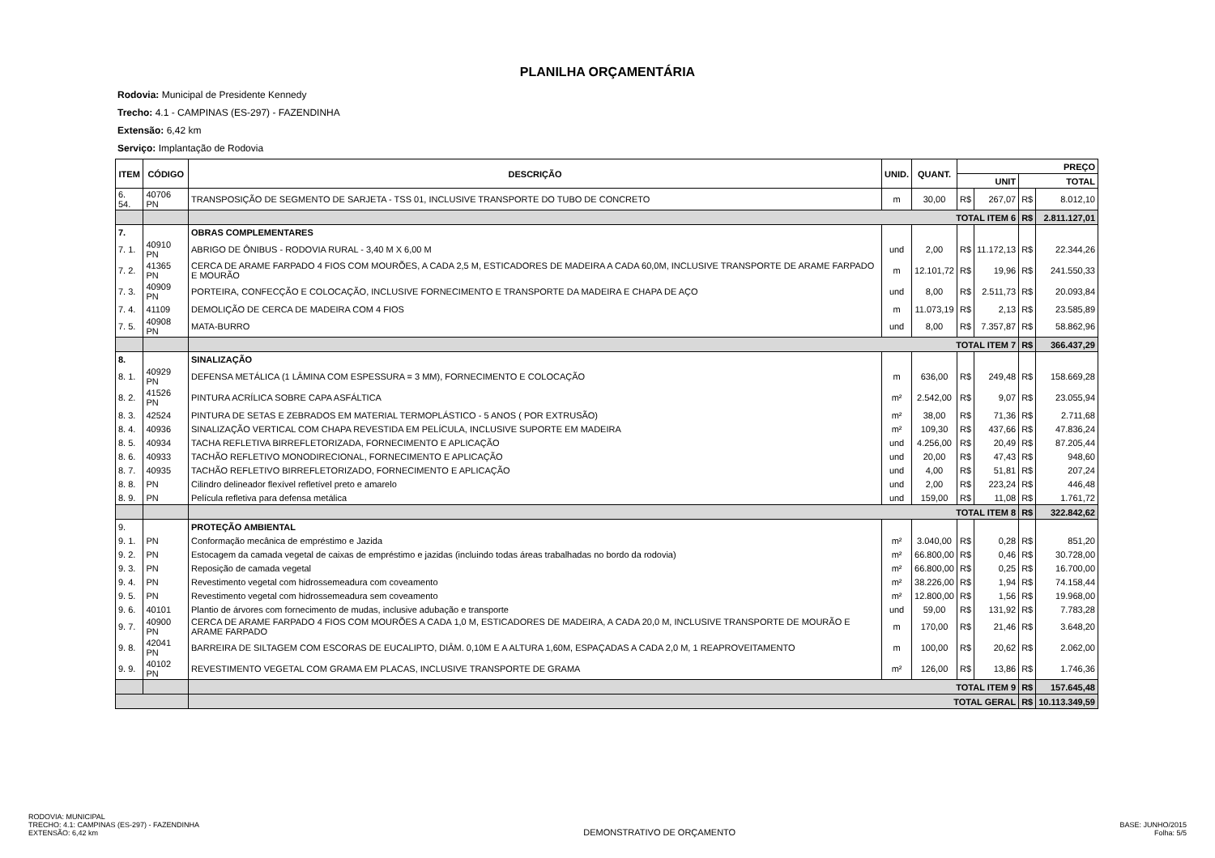PLANILHA ORÇAMENTÁRIA
Rodovia: Municipal de Presidente Kennedy
Trecho: 4.1 - CAMPINAS (ES-297) - FAZENDINHA
Extensão: 6,42 km
Serviço: Implantação de Rodovia
| ITEM | CÓDIGO | DESCRIÇÃO | UNID. | QUANT. | PREÇO | | | |
| --- | --- | --- | --- | --- | --- | --- | --- | --- |
| | | | | | UNIT | | TOTAL | |
| 6. 54. | 40706 PN | TRANSPOSIÇÃO DE SEGMENTO DE SARJETA - TSS 01, INCLUSIVE TRANSPORTE DO TUBO DE CONCRETO | m | 30,00 | R$ | 267,07 | R$ | 8.012,10 |
| | | TOTAL ITEM 6 | | | | | R$ | 2.811.127,01 |
| 7. | | OBRAS COMPLEMENTARES | | | | | | |
| 7. 1. | 40910 PN | ABRIGO DE ÔNIBUS - RODOVIA RURAL - 3,40 M X 6,00 M | und | 2,00 | R$ | 11.172,13 | R$ | 22.344,26 |
| 7. 2. | 41365 PN | CERCA DE ARAME FARPADO 4 FIOS COM MOURÕES, A CADA 2,5 M, ESTICADORES DE MADEIRA A CADA 60,0M, INCLUSIVE TRANSPORTE DE ARAME FARPADO E MOURÃO | m | 12.101,72 | R$ | 19,96 | R$ | 241.550,33 |
| 7. 3. | 40909 PN | PORTEIRA, CONFECÇÃO E COLOCAÇÃO, INCLUSIVE FORNECIMENTO E TRANSPORTE DA MADEIRA E CHAPA DE AÇO | und | 8,00 | R$ | 2.511,73 | R$ | 20.093,84 |
| 7. 4. | 41109 | DEMOLIÇÃO DE CERCA DE MADEIRA COM 4 FIOS | m | 11.073,19 | R$ | 2,13 | R$ | 23.585,89 |
| 7. 5. | 40908 PN | MATA-BURRO | und | 8,00 | R$ | 7.357,87 | R$ | 58.862,96 |
| | | TOTAL ITEM 7 | | | | | R$ | 366.437,29 |
| 8. | | SINALIZAÇÃO | | | | | | |
| 8. 1. | 40929 PN | DEFENSA METÁLICA (1 LÂMINA COM ESPESSURA = 3 MM), FORNECIMENTO E COLOCAÇÃO | m | 636,00 | R$ | 249,48 | R$ | 158.669,28 |
| 8. 2. | 41526 PN | PINTURA ACRÍLICA SOBRE CAPA ASFÁLTICA | m² | 2.542,00 | R$ | 9,07 | R$ | 23.055,94 |
| 8. 3. | 42524 | PINTURA DE SETAS E ZEBRADOS EM MATERIAL TERMOPLÁSTICO - 5 ANOS ( POR EXTRUSÃO) | m² | 38,00 | R$ | 71,36 | R$ | 2.711,68 |
| 8. 4. | 40936 | SINALIZAÇÃO VERTICAL COM CHAPA REVESTIDA EM PELÍCULA, INCLUSIVE SUPORTE EM MADEIRA | m² | 109,30 | R$ | 437,66 | R$ | 47.836,24 |
| 8. 5. | 40934 | TACHA REFLETIVA BIRREFLETORIZADA, FORNECIMENTO E APLICAÇÃO | und | 4.256,00 | R$ | 20,49 | R$ | 87.205,44 |
| 8. 6. | 40933 | TACHÃO REFLETIVO MONODIRECIONAL, FORNECIMENTO E APLICAÇÃO | und | 20,00 | R$ | 47,43 | R$ | 948,60 |
| 8. 7. | 40935 | TACHÃO REFLETIVO BIRREFLETORIZADO, FORNECIMENTO E APLICAÇÃO | und | 4,00 | R$ | 51,81 | R$ | 207,24 |
| 8. 8. | PN | Cilindro delineador flexível refletível preto e amarelo | und | 2,00 | R$ | 223,24 | R$ | 446,48 |
| 8. 9. | PN | Película refletiva para defensa metálica | und | 159,00 | R$ | 11,08 | R$ | 1.761,72 |
| | | TOTAL ITEM 8 | | | | | R$ | 322.842,62 |
| 9. | | PROTEÇÃO AMBIENTAL | | | | | | |
| 9. 1. | PN | Conformação mecânica de empréstimo e Jazida | m² | 3.040,00 | R$ | 0,28 | R$ | 851,20 |
| 9. 2. | PN | Estocagem da camada vegetal de caixas de empréstimo e jazidas (incluindo todas áreas trabalhadas no bordo da rodovia) | m² | 66.800,00 | R$ | 0,46 | R$ | 30.728,00 |
| 9. 3. | PN | Reposição de camada vegetal | m² | 66.800,00 | R$ | 0,25 | R$ | 16.700,00 |
| 9. 4. | PN | Revestimento vegetal com hidrossemeadura com coveamento | m² | 38.226,00 | R$ | 1,94 | R$ | 74.158,44 |
| 9. 5. | PN | Revestimento vegetal com hidrossemeadura sem coveamento | m² | 12.800,00 | R$ | 1,56 | R$ | 19.968,00 |
| 9. 6. | 40101 | Plantio de árvores com fornecimento de mudas, inclusive adubação e transporte | und | 59,00 | R$ | 131,92 | R$ | 7.783,28 |
| 9. 7. | 40900 PN | CERCA DE ARAME FARPADO 4 FIOS COM MOURÕES A CADA 1,0 M, ESTICADORES DE MADEIRA, A CADA 20,0 M, INCLUSIVE TRANSPORTE DE MOURÃO E ARAME FARPADO | m | 170,00 | R$ | 21,46 | R$ | 3.648,20 |
| 9. 8. | 42041 PN | BARREIRA DE SILTAGEM COM ESCORAS DE EUCALIPTO, DIÂM. 0,10M E A ALTURA 1,60M, ESPAÇADAS A CADA 2,0 M, 1 REAPROVEITAMENTO | m | 100,00 | R$ | 20,62 | R$ | 2.062,00 |
| 9. 9. | 40102 PN | REVESTIMENTO VEGETAL COM GRAMA EM PLACAS, INCLUSIVE TRANSPORTE DE GRAMA | m² | 126,00 | R$ | 13,86 | R$ | 1.746,36 |
| | | TOTAL ITEM 9 | | | | | R$ | 157.645,48 |
| | | TOTAL GERAL | | | | | R$ | 10.113.349,59 |
RODOVIA: MUNICIPAL
TRECHO: 4.1: CAMPINAS (ES-297) - FAZENDINHA
EXTENSÃO: 6,42 km
DEMONSTRATIVO DE ORÇAMENTO
BASE: JUNHO/2015
Folha: 5/5